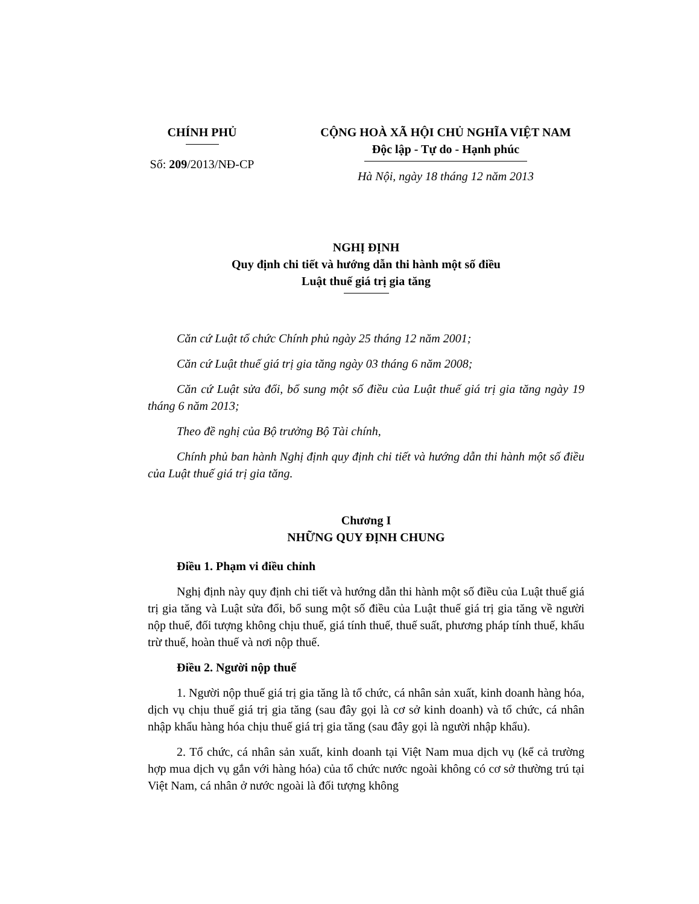CHÍNH PHỦ
Số: 209/2013/NĐ-CP
CỘNG HOÀ XÃ HỘI CHỦ NGHĨA VIỆT NAM
Độc lập - Tự do - Hạnh phúc
Hà Nội, ngày 18 tháng 12 năm 2013
NGHỊ ĐỊNH
Quy định chi tiết và hướng dẫn thi hành một số điều
Luật thuế giá trị gia tăng
Căn cứ Luật tổ chức Chính phủ ngày 25 tháng 12 năm 2001;
Căn cứ Luật thuế giá trị gia tăng ngày 03 tháng 6 năm 2008;
Căn cứ Luật sửa đổi, bổ sung một số điều của Luật thuế giá trị gia tăng ngày 19 tháng 6 năm 2013;
Theo đề nghị của Bộ trưởng Bộ Tài chính,
Chính phủ ban hành Nghị định quy định chi tiết và hướng dẫn thi hành một số điều của Luật thuế giá trị gia tăng.
Chương I
NHỮNG QUY ĐỊNH CHUNG
Điều 1. Phạm vi điều chỉnh
Nghị định này quy định chi tiết và hướng dẫn thi hành một số điều của Luật thuế giá trị gia tăng và Luật sửa đổi, bổ sung một số điều của Luật thuế giá trị gia tăng về người nộp thuế, đối tượng không chịu thuế, giá tính thuế, thuế suất, phương pháp tính thuế, khấu trừ thuế, hoàn thuế và nơi nộp thuế.
Điều 2. Người nộp thuế
1. Người nộp thuế giá trị gia tăng là tổ chức, cá nhân sản xuất, kinh doanh hàng hóa, dịch vụ chịu thuế giá trị gia tăng (sau đây gọi là cơ sở kinh doanh) và tổ chức, cá nhân nhập khẩu hàng hóa chịu thuế giá trị gia tăng (sau đây gọi là người nhập khẩu).
2. Tổ chức, cá nhân sản xuất, kinh doanh tại Việt Nam mua dịch vụ (kể cả trường hợp mua dịch vụ gắn với hàng hóa) của tổ chức nước ngoài không có cơ sở thường trú tại Việt Nam, cá nhân ở nước ngoài là đối tượng không